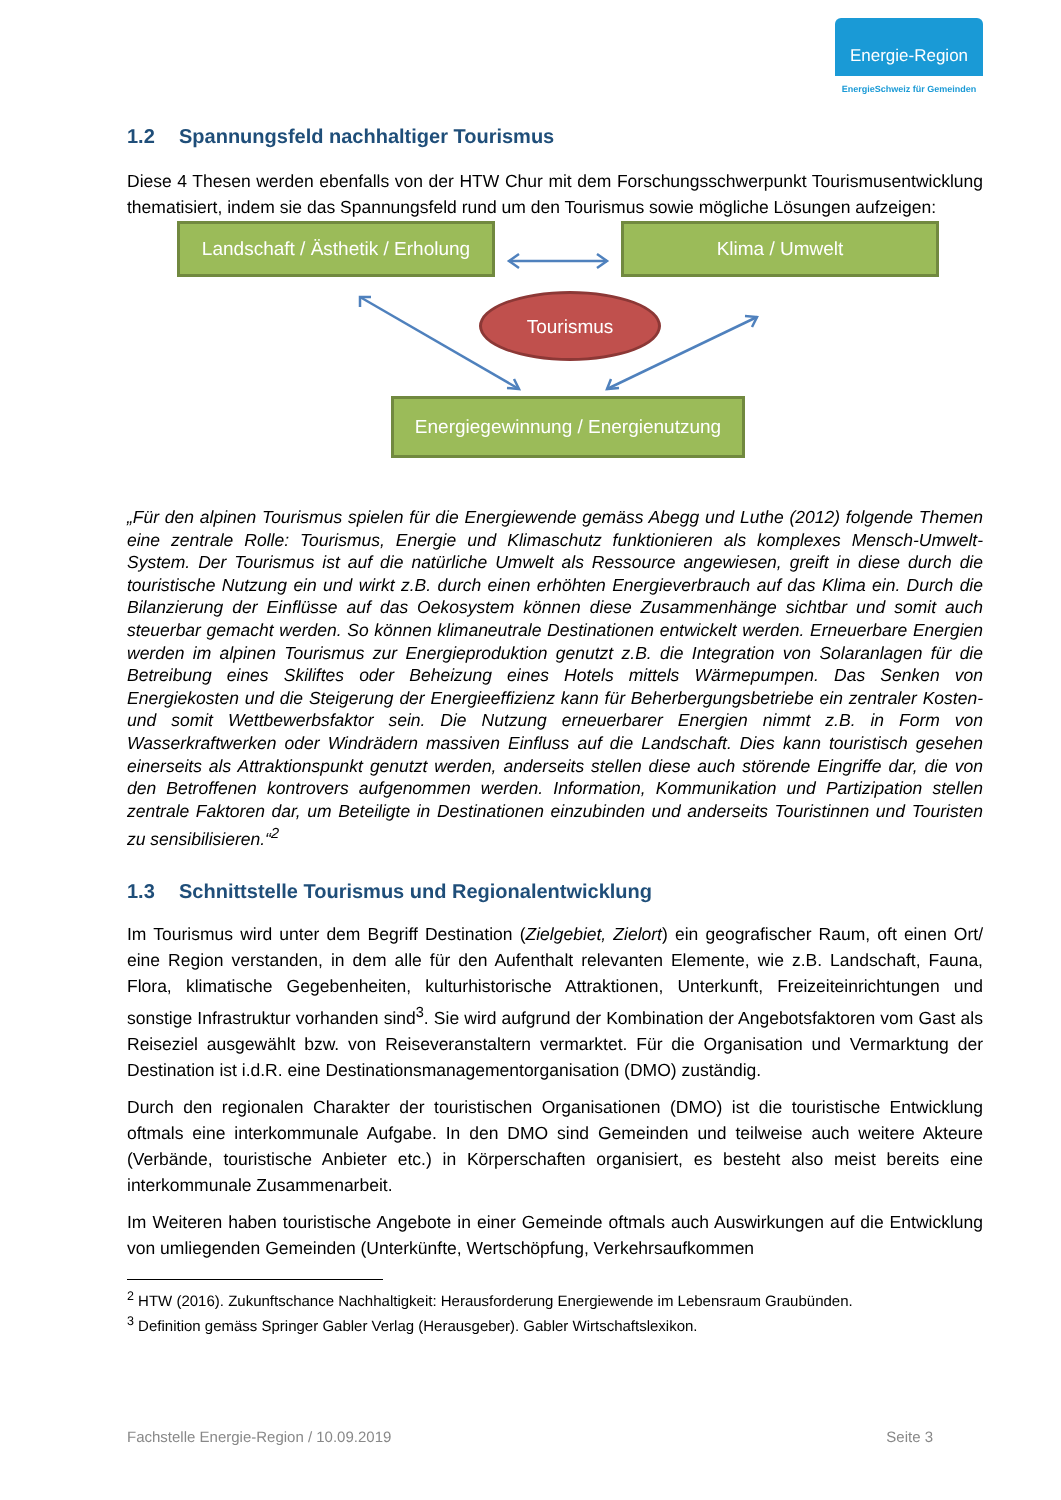Energie-Region
EnergieSchweiz für Gemeinden
1.2 Spannungsfeld nachhaltiger Tourismus
Diese 4 Thesen werden ebenfalls von der HTW Chur mit dem Forschungsschwerpunkt Tourismu­sentwicklung thematisiert, indem sie das Spannungsfeld rund um den Tourismus sowie mögliche Lösungen aufzeigen:
Landschaft / Ästhetik / Erholung
Klima / Umwelt
Tourismus
Energiegewinnung / Energienutzung
„Für den alpinen Tourismus spielen für die Energiewende gemäss Abegg und Luthe (2012) folgen­de Themen eine zentrale Rolle: Tourismus, Energie und Klimaschutz funktionieren als komplexes Mensch-Umwelt-System. Der Tourismus ist auf die natürliche Umwelt als Ressource angewiesen, greift in diese durch die touristische Nutzung ein und wirkt z.B. durch einen erhöhten Energiever­brauch auf das Klima ein. Durch die Bilanzierung der Einflüsse auf das Oekosystem können diese Zusammenhänge sichtbar und somit auch steuerbar gemacht werden. So können klimaneutrale Destinationen entwickelt werden. Erneuerbare Energien werden im alpinen Tourismus zur Ener­gieproduktion genutzt z.B. die Integration von Solaranlagen für die Betreibung eines Skiliftes oder Beheizung eines Hotels mittels Wärmepumpen. Das Senken von Energiekosten und die Steige­rung der Energieeffizienz kann für Beherbergungsbetriebe ein zentraler Kosten- und somit Wett­bewerbsfaktor sein. Die Nutzung erneuerbarer Energien nimmt z.B. in Form von Wasserkraftwer­ken oder Windrädern massiven Einfluss auf die Landschaft. Dies kann touristisch gesehen einer­seits als Attraktionspunkt genutzt werden, anderseits stellen diese auch störende Eingriffe dar, die von den Betroffenen kontrovers aufgenommen werden. Information, Kommunikation und Partizipa­tion stellen zentrale Faktoren dar, um Beteiligte in Destinationen einzubinden und anderseits Tou­ristinnen und Touristen zu sensibilisieren.“<sup>2</sup>
1.3 Schnittstelle Tourismus und Regionalentwicklung
Im Tourismus wird unter dem Begriff Destination (Zielgebiet, Zielort) ein geografischer Raum, oft einen Ort/ eine Region verstanden, in dem alle für den Aufenthalt relevanten Elemente, wie z.B. Landschaft, Fauna, Flora, klimatische Gegebenheiten, kulturhistorische Attraktionen, Unterkunft, Freizeiteinrichtungen und sonstige Infrastruktur vorhanden sind<sup>3</sup>. Sie wird aufgrund der Kombinati­on der Angebotsfaktoren vom Gast als Reiseziel ausgewählt bzw. von Reiseveranstaltern vermark­tet. Für die Organisation und Vermarktung der Destination ist i.d.R. eine Destinationsmanagemen­torganisation (DMO) zuständig.
Durch den regionalen Charakter der touristischen Organisationen (DMO) ist die touristische Ent­wicklung oftmals eine interkommunale Aufgabe. In den DMO sind Gemeinden und teilweise auch weitere Akteure (Verbände, touristische Anbieter etc.) in Körperschaften organisiert, es besteht also meist bereits eine interkommunale Zusammenarbeit.
Im Weiteren haben touristische Angebote in einer Gemeinde oftmals auch Auswirkungen auf die Entwicklung von umliegenden Gemeinden (Unterkünfte, Wertschöpfung, Verkehrsaufkommen
<sup>2</sup> HTW (2016). Zukunftschance Nachhaltigkeit: Herausforderung Energiewende im Lebensraum Graubün­den.
<sup>3</sup> Definition gemäss Springer Gabler Verlag (Herausgeber). Gabler Wirtschaftslexikon.
Fachstelle Energie-Region / 10.09.2019 Seite 3